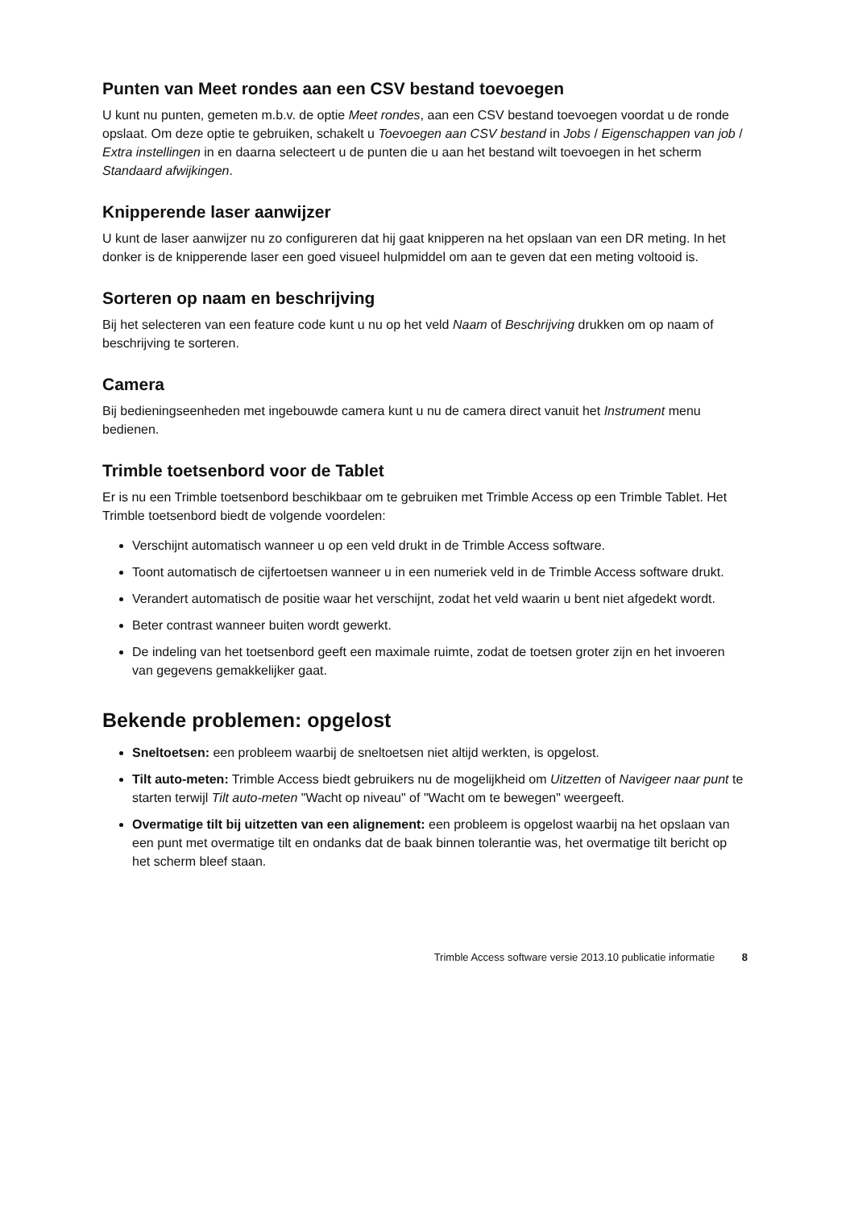Punten van Meet rondes aan een CSV bestand toevoegen
U kunt nu punten, gemeten m.b.v. de optie Meet rondes, aan een CSV bestand toevoegen voordat u de ronde opslaat. Om deze optie te gebruiken, schakelt u Toevoegen aan CSV bestand in Jobs / Eigenschappen van job / Extra instellingen in en daarna selecteert u de punten die u aan het bestand wilt toevoegen in het scherm Standaard afwijkingen.
Knipperende laser aanwijzer
U kunt de laser aanwijzer nu zo configureren dat hij gaat knipperen na het opslaan van een DR meting. In het donker is de knipperende laser een goed visueel hulpmiddel om aan te geven dat een meting voltooid is.
Sorteren op naam en beschrijving
Bij het selecteren van een feature code kunt u nu op het veld Naam of Beschrijving drukken om op naam of beschrijving te sorteren.
Camera
Bij bedieningseenheden met ingebouwde camera kunt u nu de camera direct vanuit het Instrument menu bedienen.
Trimble toetsenbord voor de Tablet
Er is nu een Trimble toetsenbord beschikbaar om te gebruiken met Trimble Access op een Trimble Tablet. Het Trimble toetsenbord biedt de volgende voordelen:
Verschijnt automatisch wanneer u op een veld drukt in de Trimble Access software.
Toont automatisch de cijfertoetsen wanneer u in een numeriek veld in de Trimble Access software drukt.
Verandert automatisch de positie waar het verschijnt, zodat het veld waarin u bent niet afgedekt wordt.
Beter contrast wanneer buiten wordt gewerkt.
De indeling van het toetsenbord geeft een maximale ruimte, zodat de toetsen groter zijn en het invoeren van gegevens gemakkelijker gaat.
Bekende problemen: opgelost
Sneltoetsen: een probleem waarbij de sneltoetsen niet altijd werkten, is opgelost.
Tilt auto-meten: Trimble Access biedt gebruikers nu de mogelijkheid om Uitzetten of Navigeer naar punt te starten terwijl Tilt auto-meten "Wacht op niveau" of "Wacht om te bewegen" weergeeft.
Overmatige tilt bij uitzetten van een alignement: een probleem is opgelost waarbij na het opslaan van een punt met overmatige tilt en ondanks dat de baak binnen tolerantie was, het overmatige tilt bericht op het scherm bleef staan.
Trimble Access software versie 2013.10 publicatie informatie 8